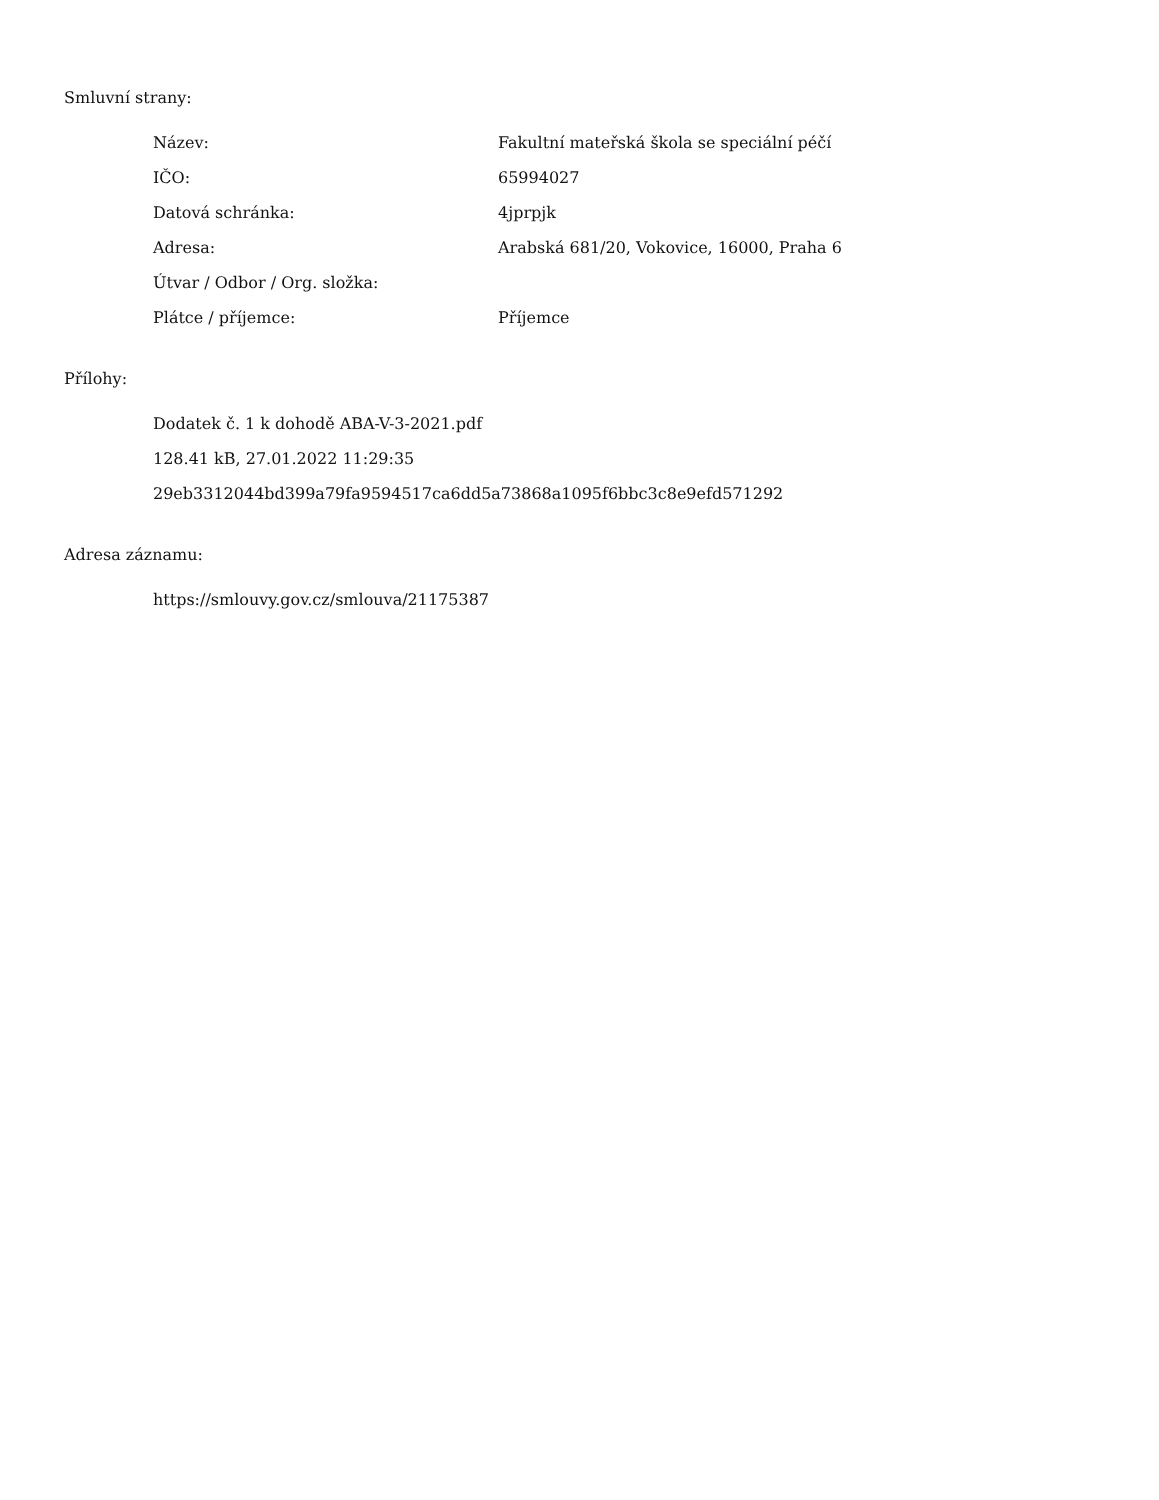Smluvní strany:
| Název: | Fakultní mateřská škola se speciální péčí |
| IČO: | 65994027 |
| Datová schránka: | 4jprpjk |
| Adresa: | Arabská 681/20, Vokovice, 16000, Praha 6 |
| Útvar / Odbor / Org. složka: | |
| Plátce / příjemce: | Příjemce |
Přílohy:
Dodatek č. 1 k dohodě ABA-V-3-2021.pdf
128.41 kB, 27.01.2022 11:29:35
29eb3312044bd399a79fa9594517ca6dd5a73868a1095f6bbc3c8e9efd571292
Adresa záznamu:
https://smlouvy.gov.cz/smlouva/21175387